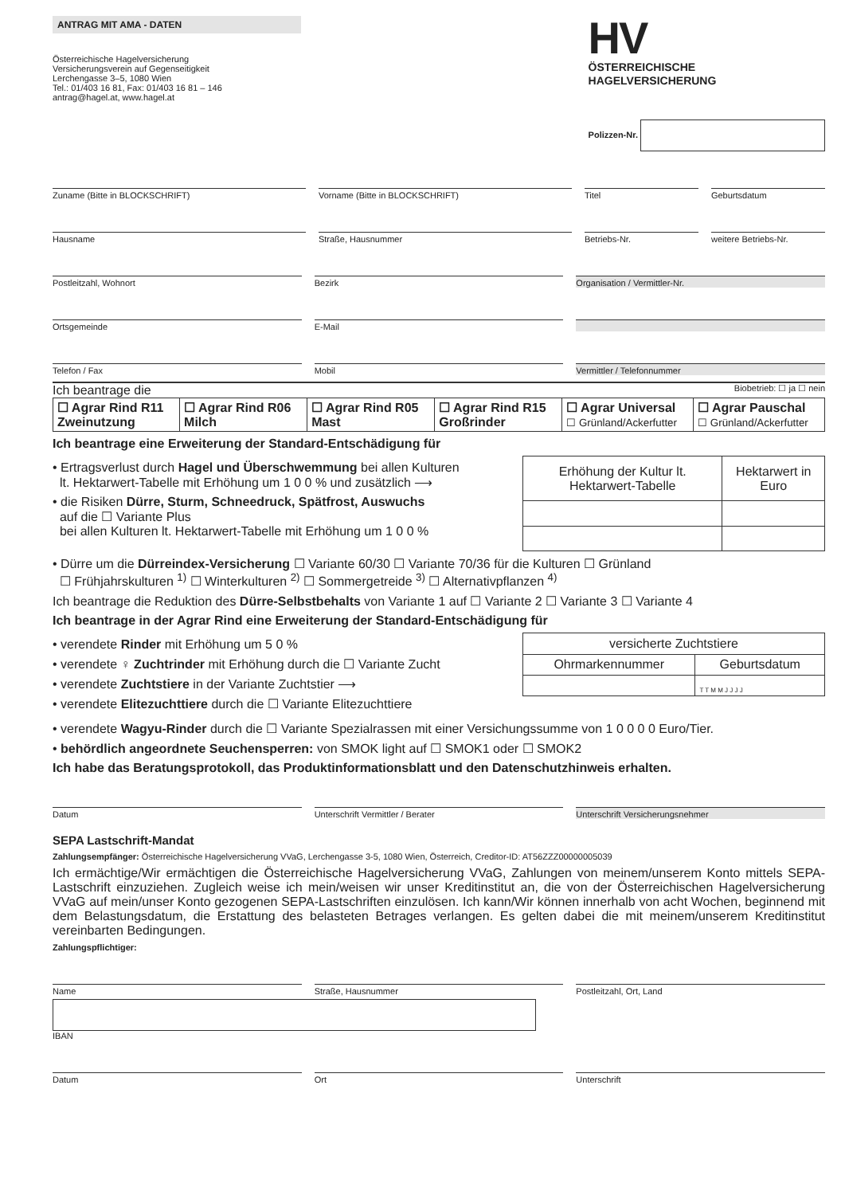ANTRAG MIT AMA - DATEN
Österreichische Hagelversicherung
Versicherungsverein auf Gegenseitigkeit
Lerchengasse 3–5, 1080 Wien
Tel.: 01/403 16 81, Fax: 01/403 16 81 – 146
antrag@hagel.at, www.hagel.at
HV
ÖSTERREICHISCHE
HAGELVERSICHERUNG
Polizzen-Nr.
Zuname (Bitte in BLOCKSCHRIFT) Vorname (Bitte in BLOCKSCHRIFT)
Titel Geburtsdatum
Hausname Straße, Hausnummer Betriebs-Nr. weitere Betriebs-Nr.
Postleitzahl, Wohnort Bezirk Organisation / Vermittler-Nr.
Ortsgemeinde E-Mail
Telefon / Fax Mobil Vermittler / Telefonnummer
Ich beantrage die Biobetrieb: ☐ ja ☐ nein
| ☐ Agrar Rind R11 Zweinutzung | ☐ Agrar Rind R06 Milch | ☐ Agrar Rind R05 Mast | ☐ Agrar Rind R15 Großrinder | ☐ Agrar Universal ☐ Grünland/Ackerfutter | ☐ Agrar Pauschal ☐ Grünland/Ackerfutter |
Ich beantrage eine Erweiterung der Standard-Entschädigung für
• Ertragsverlust durch Hagel und Überschwemmung bei allen Kulturen
lt. Hektarwert-Tabelle mit Erhöhung um 1 0 0 % und zusätzlich ⟶
• die Risiken Dürre, Sturm, Schneedruck, Spätfrost, Auswuchs
auf die ☐ Variante Plus
bei allen Kulturen lt. Hektarwert-Tabelle mit Erhöhung um 1 0 0 %
| Erhöhung der Kultur lt. Hektarwert-Tabelle | Hektarwert in Euro |
| --- | --- |
• Dürre um die Dürreindex-Versicherung ☐ Variante 60/30 ☐ Variante 70/36 für die Kulturen ☐ Grünland
☐ Frühjahrskulturen <sup>1)</sup> ☐ Winterkulturen <sup>2)</sup> ☐ Sommergetreide <sup>3)</sup> ☐ Alternativpflanzen <sup>4)</sup>
Ich beantrage die Reduktion des Dürre-Selbstbehalts von Variante 1 auf ☐ Variante 2 ☐ Variante 3 ☐ Variante 4
Ich beantrage in der Agrar Rind eine Erweiterung der Standard-Entschädigung für
• verendete Rinder mit Erhöhung um 5 0 %
• verendete ♀ Zuchtrinder mit Erhöhung durch die ☐ Variante Zucht
• verendete Zuchtstiere in der Variante Zuchtstier ⟶
• verendete Elitezuchttiere durch die ☐ Variante Elitezuchttiere
| versicherte Zuchtstiere | |
| --- | --- |
| Ohrmarkennummer | Geburtsdatum |
| | T T M M J J J J |
• verendete Wagyu-Rinder durch die ☐ Variante Spezialrassen mit einer Versichungssumme von 1 0 0 0 0 Euro/Tier.
• behördlich angeordnete Seuchensperren: von SMOK light auf ☐ SMOK1 oder ☐ SMOK2
Ich habe das Beratungsprotokoll, das Produktinformationsblatt und den Datenschutzhinweis erhalten.
Datum Unterschrift Vermittler / Berater
Unterschrift Versicherungsnehmer
SEPA Lastschrift-Mandat
Zahlungsempfänger: Österreichische Hagelversicherung VVaG, Lerchengasse 3-5, 1080 Wien, Österreich, Creditor-ID: AT56ZZZ00000005039
Ich ermächtige/Wir ermächtigen die Österreichische Hagelversicherung VVaG, Zahlungen von meinem/unserem Konto mittels SEPA-Lastschrift einzuziehen. Zugleich weise ich mein/weisen wir unser Kreditinstitut an, die von der Österreichischen Hagel­versicherung VVaG auf mein/unser Konto gezogenen SEPA-Lastschriften einzulösen. Ich kann/Wir können innerhalb von acht Wochen, beginnend mit dem Belastungsdatum, die Erstattung des belasteten Betrages verlangen. Es gelten dabei die mit meinem/unserem Kreditinstitut vereinbarten Bedingungen.
Zahlungspflichtiger:
Name Straße, Hausnummer Postleitzahl, Ort, Land
IBAN
Datum Ort Unterschrift